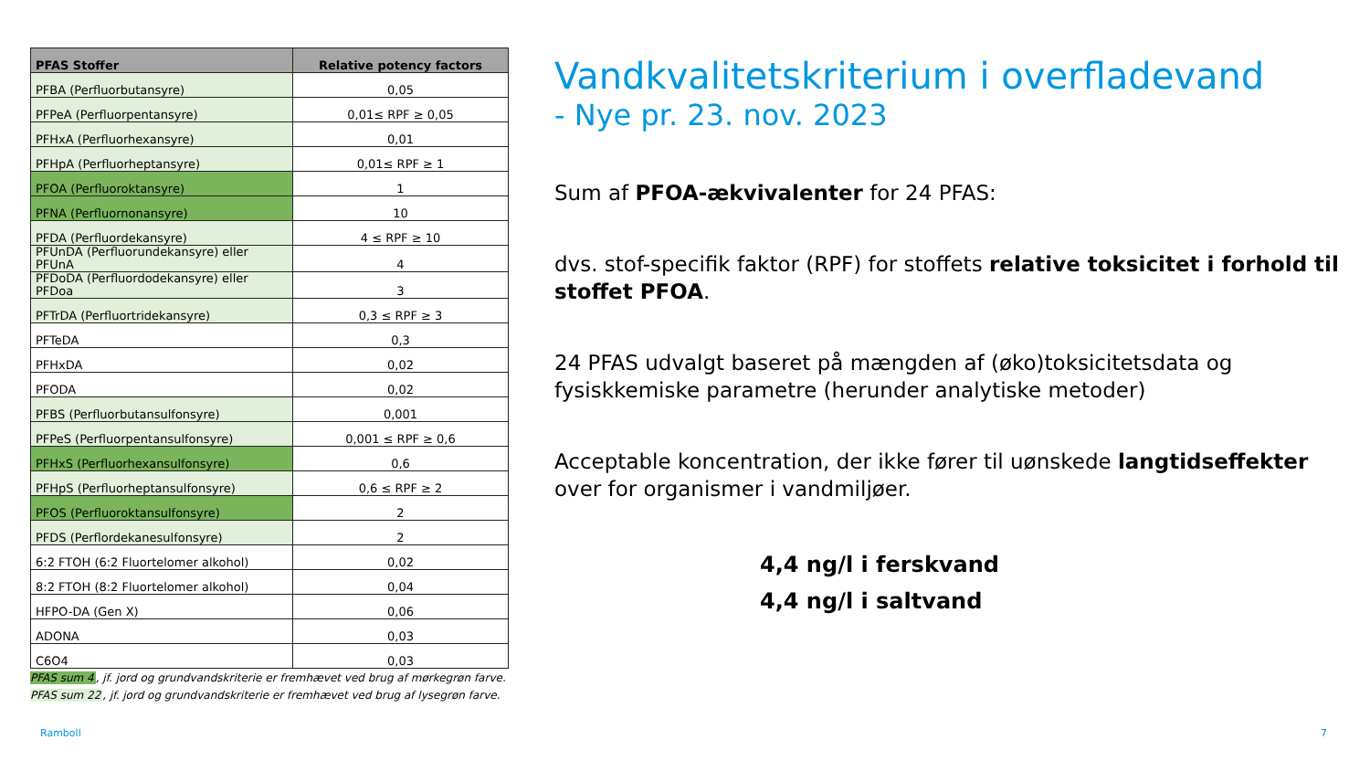| PFAS Stoffer | Relative potency factors |
| --- | --- |
| PFBA (Perfluorbutansyre) | 0,05 |
| PFPeA (Perfluorpentansyre) | 0,01≤ RPF ≥ 0,05 |
| PFHxA (Perfluorhexansyre) | 0,01 |
| PFHpA (Perfluorheptansyre) | 0,01≤ RPF ≥ 1 |
| PFOA (Perfluoroktansyre) | 1 |
| PFNA (Perfluornonansyre) | 10 |
| PFDA (Perfluordekansyre) | 4 ≤ RPF ≥ 10 |
| PFUnDA (Perfluorundekansyre) eller PFUnA | 4 |
| PFDoDA (Perfluordodekansyre) eller PFDoa | 3 |
| PFTrDA (Perfluortridekansyre) | 0,3 ≤ RPF ≥ 3 |
| PFTeDA | 0,3 |
| PFHxDA | 0,02 |
| PFODA | 0,02 |
| PFBS (Perfluorbutansulfonsyre) | 0,001 |
| PFPeS (Perfluorpentansulfonsyre) | 0,001 ≤ RPF ≥ 0,6 |
| PFHxS (Perfluorhexansulfonsyre) | 0,6 |
| PFHpS (Perfluorheptansulfonsyre) | 0,6 ≤ RPF ≥ 2 |
| PFOS (Perfluoroktansulfonsyre) | 2 |
| PFDS (Perflordekanesulfonsyre) | 2 |
| 6:2 FTOH (6:2 Fluortelomer alkohol) | 0,02 |
| 8:2 FTOH (8:2 Fluortelomer alkohol) | 0,04 |
| HFPO-DA (Gen X) | 0,06 |
| ADONA | 0,03 |
| C6O4 | 0,03 |
PFAS sum 4, jf. jord og grundvandskriterie er fremhævet ved brug af mørkegrøn farve.
PFAS sum 22, jf. jord og grundvandskriterie er fremhævet ved brug af lysegrøn farve.
Vandkvalitetskriterium i overfladevand
- Nye pr. 23. nov. 2023
Sum af PFOA-ækvivalenter for 24 PFAS:
dvs. stof-specifik faktor (RPF) for stoffets relative toksicitet i forhold til stoffet PFOA.
24 PFAS udvalgt baseret på mængden af (øko)toksicitetsdata og fysiskkemiske parametre (herunder analytiske metoder)
Acceptable koncentration, der ikke fører til uønskede langtidseffekter over for organismer i vandmiljøer.
4,4 ng/l i ferskvand
4,4 ng/l i saltvand
Ramboll 7